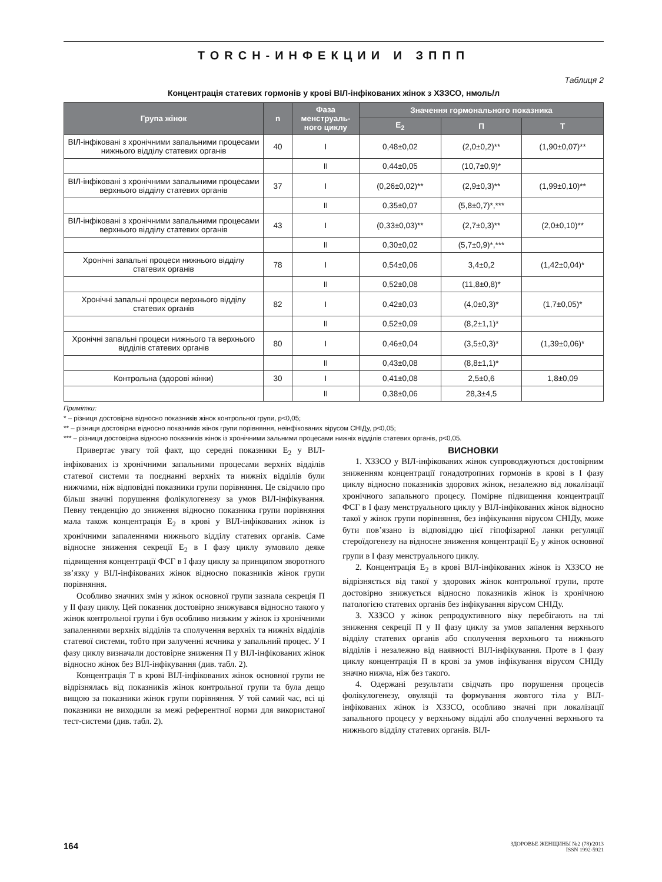TORCH-ИНФЕКЦИИ И ЗППП
Таблиця 2
Концентрація статевих гормонів у крові ВІЛ-інфікованих жінок з ХЗЗСО, нмоль/л
| Група жінок | n | Фаза менструаль-ного циклу | Значення гормонального показника | | |
| --- | --- | --- | --- | --- | --- |
| | | | E<sub>2</sub> | П | Т |
| ВІЛ-інфіковані з хронічними запальними процесами нижнього відділу статевих органів | 40 | I | 0,48±0,02 | (2,0±0,2)** | (1,90±0,07)** |
| | | II | 0,44±0,05 | (10,7±0,9)* | |
| ВІЛ-інфіковані з хронічними запальними процесами верхнього відділу статевих органів | 37 | I | (0,26±0,02)** | (2,9±0,3)** | (1,99±0,10)** |
| | | II | 0,35±0,07 | (5,8±0,7)*,*** | |
| ВІЛ-інфіковані з хронічними запальними процесами верхнього відділу статевих органів | 43 | I | (0,33±0,03)** | (2,7±0,3)** | (2,0±0,10)** |
| | | II | 0,30±0,02 | (5,7±0,9)*,*** | |
| Хронічні запальні процеси нижнього відділу статевих органів | 78 | I | 0,54±0,06 | 3,4±0,2 | (1,42±0,04)* |
| | | II | 0,52±0,08 | (11,8±0,8)* | |
| Хронічні запальні процеси верхнього відділу статевих органів | 82 | I | 0,42±0,03 | (4,0±0,3)* | (1,7±0,05)* |
| | | II | 0,52±0,09 | (8,2±1,1)* | |
| Хронічні запальні процеси нижнього та верхнього відділів статевих органів | 80 | I | 0,46±0,04 | (3,5±0,3)* | (1,39±0,06)* |
| | | II | 0,43±0,08 | (8,8±1,1)* | |
| Контрольна (здорові жінки) | 30 | I | 0,41±0,08 | 2,5±0,6 | 1,8±0,09 |
| | | II | 0,38±0,06 | 28,3±4,5 | |
Примітки:
* – різниця достовірна відносно показників жінок контрольної групи, p<0,05;
** – різниця достовірна відносно показників жінок групи порівняння, неінфікованих вірусом СНІДу, p<0,05;
*** – різниця достовірна відносно показників жінок із хронічними зальними процесами нижніх відділів статевих органів, p<0,05.
Привертає увагу той факт, що середні показники E<sub>2</sub> у ВІЛ-інфікованих із хронічними запальними процесами верхніх відділів статевої системи та поєднанні верхніх та нижніх відділів були нижчими, ніж відповідні показники групи порівняння. Це свідчило про більш значні порушення фолікулогенезу за умов ВІЛ-інфікування. Певну тенденцію до зниження відносно показника групи порівняння мала також концентрація E<sub>2</sub> в крові у ВІЛ-інфікованих жінок із хронічними запаленнями нижнього відділу статевих органів. Саме відносне зниження секреції E<sub>2</sub> в І фазу циклу зумовило деяке підвищення концентрації ФСГ в І фазу циклу за принципом зворотного зв’язку у ВІЛ-інфікованих жінок відносно показників жінок групи порівняння.
Особливо значних змін у жінок основної групи зазнала секреція П у ІІ фазу циклу. Цей показник достовірно знижувався відносно такого у жінок контрольної групи і був особливо низьким у жінок із хронічними запаленнями верхніх відділів та сполучення верхніх та нижніх відділів статевої системи, тобто при залученні яєчника у запальний процес. У І фазу циклу визначали достовірне зниження П у ВІЛ-інфікованих жінок відносно жінок без ВІЛ-інфікування (див. табл. 2).
Концентрація Т в крові ВІЛ-інфікованих жінок основної групи не відрізнялась від показників жінок контрольної групи та була дещо вищою за показники жінок групи порівняння. У той самий час, всі ці показники не виходили за межі референтної норми для використаної тест-системи (див. табл. 2).
ВИСНОВКИ
1. ХЗЗСО у ВІЛ-інфікованих жінок супроводжуються достовірним зниженням концентрації гонадотропних гормонів в крові в І фазу циклу відносно показників здорових жінок, незалежно від локалізації хронічного запального процесу. Помірне підвищення концентрації ФСГ в І фазу менструального циклу у ВІЛ-інфікованих жінок відносно такої у жінок групи порівняння, без інфікування вірусом СНІДу, може бути пов’язано із відповіддю цієї гіпофізарної ланки регуляції стероїдогенезу на відносне зниження концентрації E<sub>2</sub> у жінок основної групи в І фазу менструального циклу.
2. Концентрація E<sub>2</sub> в крові ВІЛ-інфікованих жінок із ХЗЗСО не відрізняється від такої у здорових жінок контрольної групи, проте достовірно знижується відносно показників жінок із хронічною патологією статевих органів без інфікування вірусом СНІДу.
3. ХЗЗСО у жінок репродуктивного віку перебігають на тлі зниження секреції П у ІІ фазу циклу за умов запалення верхнього відділу статевих органів або сполучення верхнього та нижнього відділів і незалежно від наявності ВІЛ-інфікування. Проте в І фазу циклу концентрація П в крові за умов інфікування вірусом СНІДу значно нижча, ніж без такого.
4. Одержані результати свідчать про порушення процесів фолікулогенезу, овуляції та формування жовтого тіла у ВІЛ-інфікованих жінок із ХЗЗСО, особливо значні при локалізації запального процесу у верхньому відділі або сполученні верхнього та нижнього відділу статевих органів. ВІЛ-
164
ЗДОРОВЬЕ ЖЕНЩИНЫ №2 (78)/2013
ISSN 1992-5921